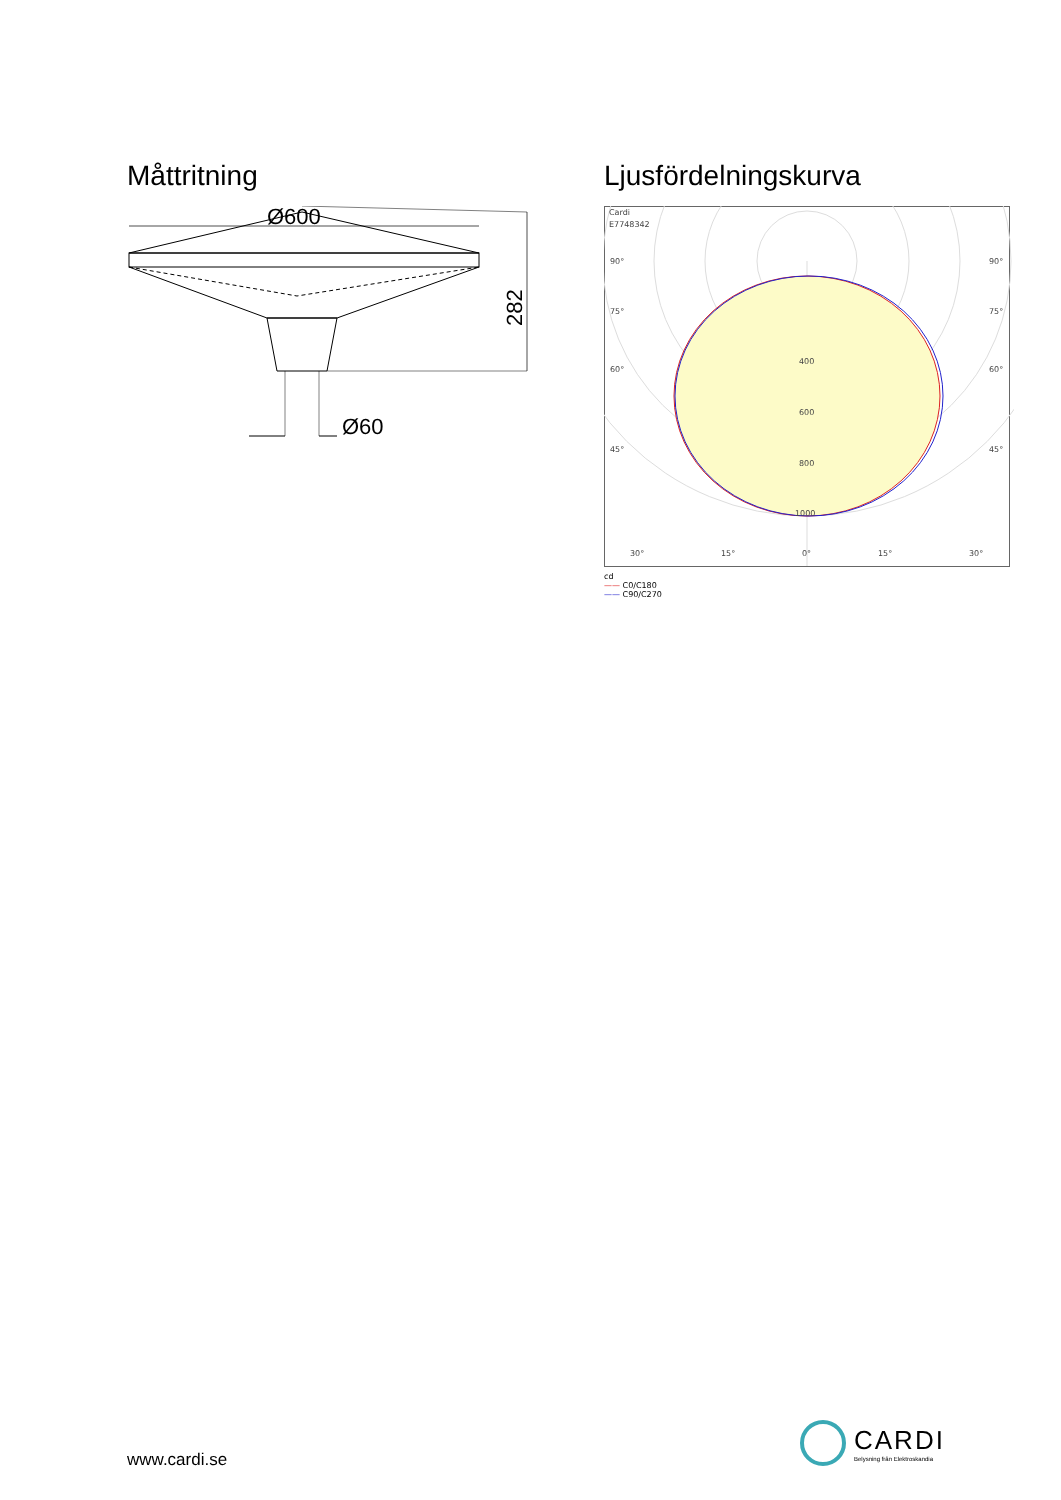Måttritning
Ø600
282
Ø60
Ljusfördelningskurva
Cardi
E7748342
90°
90°
75°
75°
60°
60°
45°
45°
400
600
800
1000
30°
15°
0°
15°
30°
cd
—— C0/C180
—— C90/C270
www.cardi.se
CARDI
Belysning från Elektroskandia